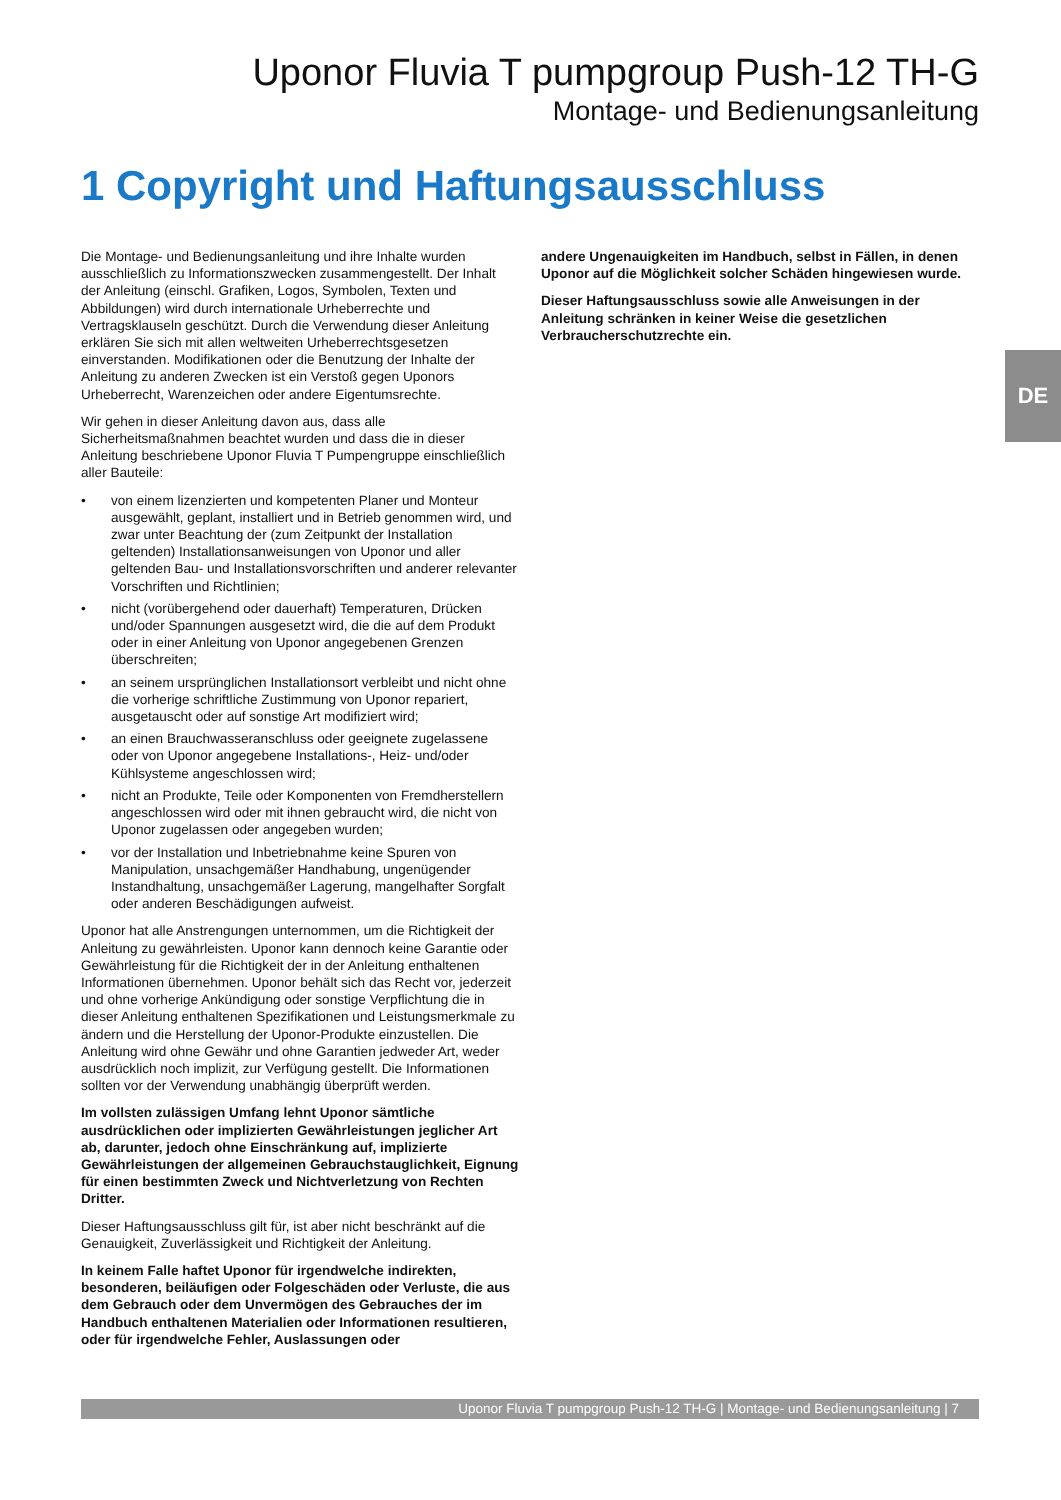Uponor Fluvia T pumpgroup Push-12 TH-G
Montage- und Bedienungsanleitung
1 Copyright und Haftungsausschluss
Die Montage- und Bedienungsanleitung und ihre Inhalte wurden ausschließlich zu Informationszwecken zusammengestellt. Der Inhalt der Anleitung (einschl. Grafiken, Logos, Symbolen, Texten und Abbildungen) wird durch internationale Urheberrechte und Vertragsklauseln geschützt. Durch die Verwendung dieser Anleitung erklären Sie sich mit allen weltweiten Urheberrechtsgesetzen einverstanden. Modifikationen oder die Benutzung der Inhalte der Anleitung zu anderen Zwecken ist ein Verstoß gegen Uponors Urheberrecht, Warenzeichen oder andere Eigentumsrechte.
Wir gehen in dieser Anleitung davon aus, dass alle Sicherheitsmaßnahmen beachtet wurden und dass die in dieser Anleitung beschriebene Uponor Fluvia T Pumpengruppe einschließlich aller Bauteile:
• von einem lizenzierten und kompetenten Planer und Monteur ausgewählt, geplant, installiert und in Betrieb genommen wird, und zwar unter Beachtung der (zum Zeitpunkt der Installation geltenden) Installationsanweisungen von Uponor und aller geltenden Bau- und Installationsvorschriften und anderer relevanter Vorschriften und Richtlinien;
• nicht (vorübergehend oder dauerhaft) Temperaturen, Drücken und/oder Spannungen ausgesetzt wird, die die auf dem Produkt oder in einer Anleitung von Uponor angegebenen Grenzen überschreiten;
• an seinem ursprünglichen Installationsort verbleibt und nicht ohne die vorherige schriftliche Zustimmung von Uponor repariert, ausgetauscht oder auf sonstige Art modifiziert wird;
• an einen Brauchwasseranschluss oder geeignete zugelassene oder von Uponor angegebene Installations-, Heiz- und/oder Kühlsysteme angeschlossen wird;
• nicht an Produkte, Teile oder Komponenten von Fremdherstellern angeschlossen wird oder mit ihnen gebraucht wird, die nicht von Uponor zugelassen oder angegeben wurden;
• vor der Installation und Inbetriebnahme keine Spuren von Manipulation, unsachgemäßer Handhabung, ungenügender Instandhaltung, unsachgemäßer Lagerung, mangelhafter Sorgfalt oder anderen Beschädigungen aufweist.
Uponor hat alle Anstrengungen unternommen, um die Richtigkeit der Anleitung zu gewährleisten. Uponor kann dennoch keine Garantie oder Gewährleistung für die Richtigkeit der in der Anleitung enthaltenen Informationen übernehmen. Uponor behält sich das Recht vor, jederzeit und ohne vorherige Ankündigung oder sonstige Verpflichtung die in dieser Anleitung enthaltenen Spezifikationen und Leistungsmerkmale zu ändern und die Herstellung der Uponor-Produkte einzustellen. Die Anleitung wird ohne Gewähr und ohne Garantien jedweder Art, weder ausdrücklich noch implizit, zur Verfügung gestellt. Die Informationen sollten vor der Verwendung unabhängig überprüft werden.
Im vollsten zulässigen Umfang lehnt Uponor sämtliche ausdrücklichen oder implizierten Gewährleistungen jeglicher Art ab, darunter, jedoch ohne Einschränkung auf, implizierte Gewährleistungen der allgemeinen Gebrauchstauglichkeit, Eignung für einen bestimmten Zweck und Nichtverletzung von Rechten Dritter.
Dieser Haftungsausschluss gilt für, ist aber nicht beschränkt auf die Genauigkeit, Zuverlässigkeit und Richtigkeit der Anleitung.
In keinem Falle haftet Uponor für irgendwelche indirekten, besonderen, beiläufigen oder Folgeschäden oder Verluste, die aus dem Gebrauch oder dem Unvermögen des Gebrauches der im Handbuch enthaltenen Materialien oder Informationen resultieren, oder für irgendwelche Fehler, Auslassungen oder
andere Ungenauigkeiten im Handbuch, selbst in Fällen, in denen Uponor auf die Möglichkeit solcher Schäden hingewiesen wurde.
Dieser Haftungsausschluss sowie alle Anweisungen in der Anleitung schränken in keiner Weise die gesetzlichen Verbraucherschutzrechte ein.
DE
Uponor Fluvia T pumpgroup Push-12 TH-G | Montage- und Bedienungsanleitung | 7